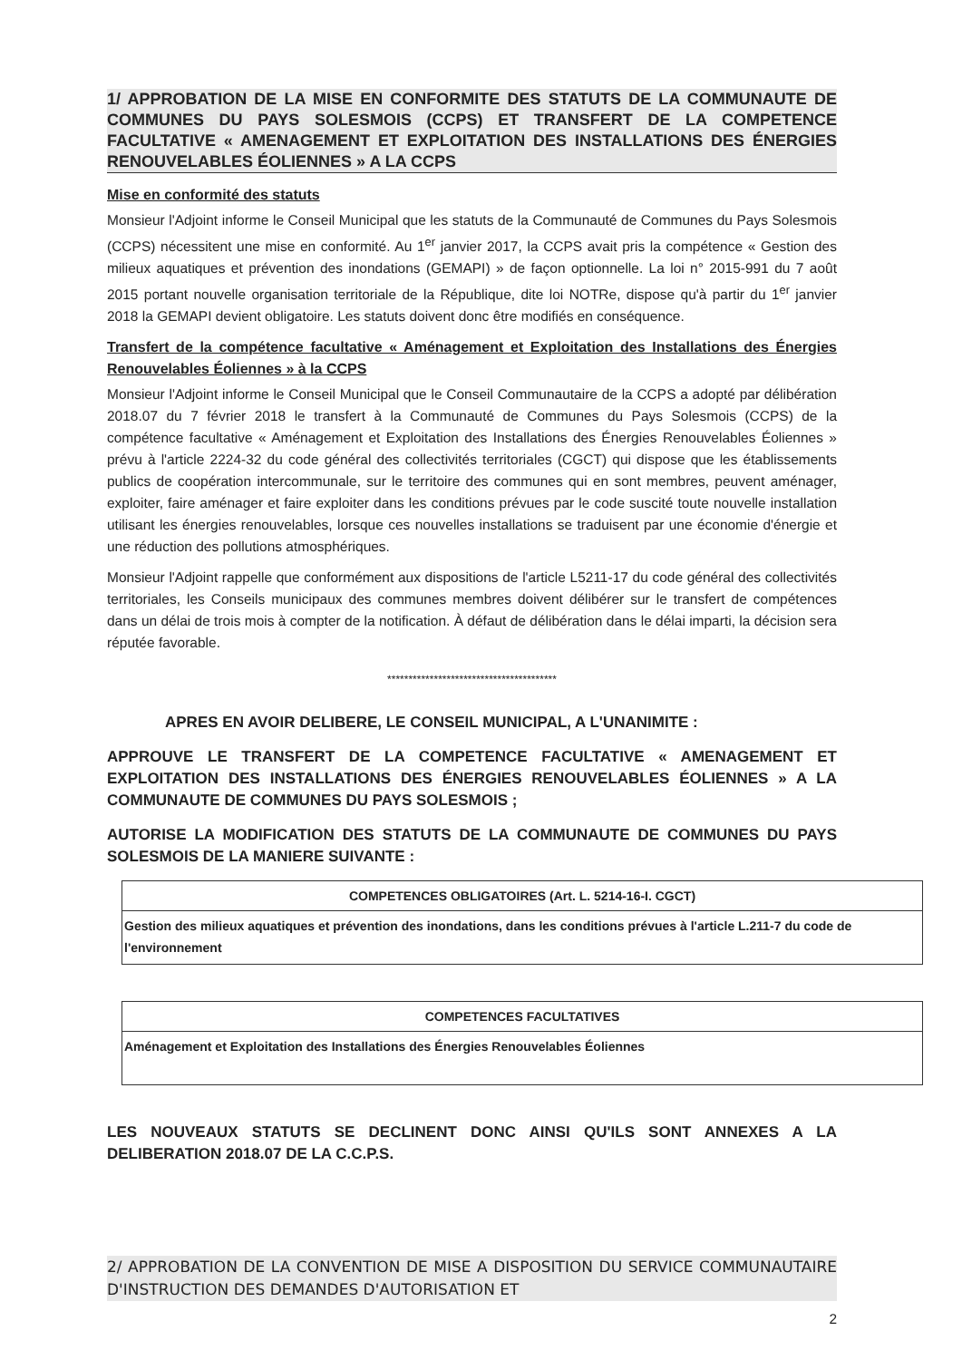1/ APPROBATION DE LA MISE EN CONFORMITE DES STATUTS DE LA COMMUNAUTE DE COMMUNES DU PAYS SOLESMOIS (CCPS) ET TRANSFERT DE LA COMPETENCE FACULTATIVE « AMENAGEMENT ET EXPLOITATION DES INSTALLATIONS DES ÉNERGIES RENOUVELABLES ÉOLIENNES » A LA CCPS
Mise en conformité des statuts
Monsieur l'Adjoint informe le Conseil Municipal que les statuts de la Communauté de Communes du Pays Solesmois (CCPS) nécessitent une mise en conformité. Au 1<sup>er</sup> janvier 2017, la CCPS avait pris la compétence « Gestion des milieux aquatiques et prévention des inondations (GEMAPI) » de façon optionnelle. La loi n° 2015-991 du 7 août 2015 portant nouvelle organisation territoriale de la République, dite loi NOTRe, dispose qu'à partir du 1<sup>er</sup> janvier 2018 la GEMAPI devient obligatoire. Les statuts doivent donc être modifiés en conséquence.
Transfert de la compétence facultative « Aménagement et Exploitation des Installations des Énergies Renouvelables Éoliennes » à la CCPS
Monsieur l'Adjoint informe le Conseil Municipal que le Conseil Communautaire de la CCPS a adopté par délibération 2018.07 du 7 février 2018 le transfert à la Communauté de Communes du Pays Solesmois (CCPS) de la compétence facultative « Aménagement et Exploitation des Installations des Énergies Renouvelables Éoliennes » prévu à l'article 2224-32 du code général des collectivités territoriales (CGCT) qui dispose que les établissements publics de coopération intercommunale, sur le territoire des communes qui en sont membres, peuvent aménager, exploiter, faire aménager et faire exploiter dans les conditions prévues par le code suscité toute nouvelle installation utilisant les énergies renouvelables, lorsque ces nouvelles installations se traduisent par une économie d'énergie et une réduction des pollutions atmosphériques.
Monsieur l'Adjoint rappelle que conformément aux dispositions de l'article L5211-17 du code général des collectivités territoriales, les Conseils municipaux des communes membres doivent délibérer sur le transfert de compétences dans un délai de trois mois à compter de la notification. À défaut de délibération dans le délai imparti, la décision sera réputée favorable.
****************************************
APRES EN AVOIR DELIBERE, LE CONSEIL MUNICIPAL, A L'UNANIMITE :
APPROUVE LE TRANSFERT DE LA COMPETENCE FACULTATIVE « AMENAGEMENT ET EXPLOITATION DES INSTALLATIONS DES ÉNERGIES RENOUVELABLES ÉOLIENNES » A LA COMMUNAUTE DE COMMUNES DU PAYS SOLESMOIS ;
AUTORISE LA MODIFICATION DES STATUTS DE LA COMMUNAUTE DE COMMUNES DU PAYS SOLESMOIS DE LA MANIERE SUIVANTE :
| COMPETENCES OBLIGATOIRES (Art. L. 5214-16-I. CGCT) |
| --- |
| Gestion des milieux aquatiques et prévention des inondations, dans les conditions prévues à l'article L.211-7 du code de l'environnement |
| COMPETENCES FACULTATIVES |
| --- |
| Aménagement et Exploitation des Installations des Énergies Renouvelables Éoliennes |
LES NOUVEAUX STATUTS SE DECLINENT DONC AINSI QU'ILS SONT ANNEXES A LA DELIBERATION 2018.07 DE LA C.C.P.S.
2/ APPROBATION DE LA CONVENTION DE MISE A DISPOSITION DU SERVICE COMMUNAUTAIRE D'INSTRUCTION DES DEMANDES D'AUTORISATION ET
2